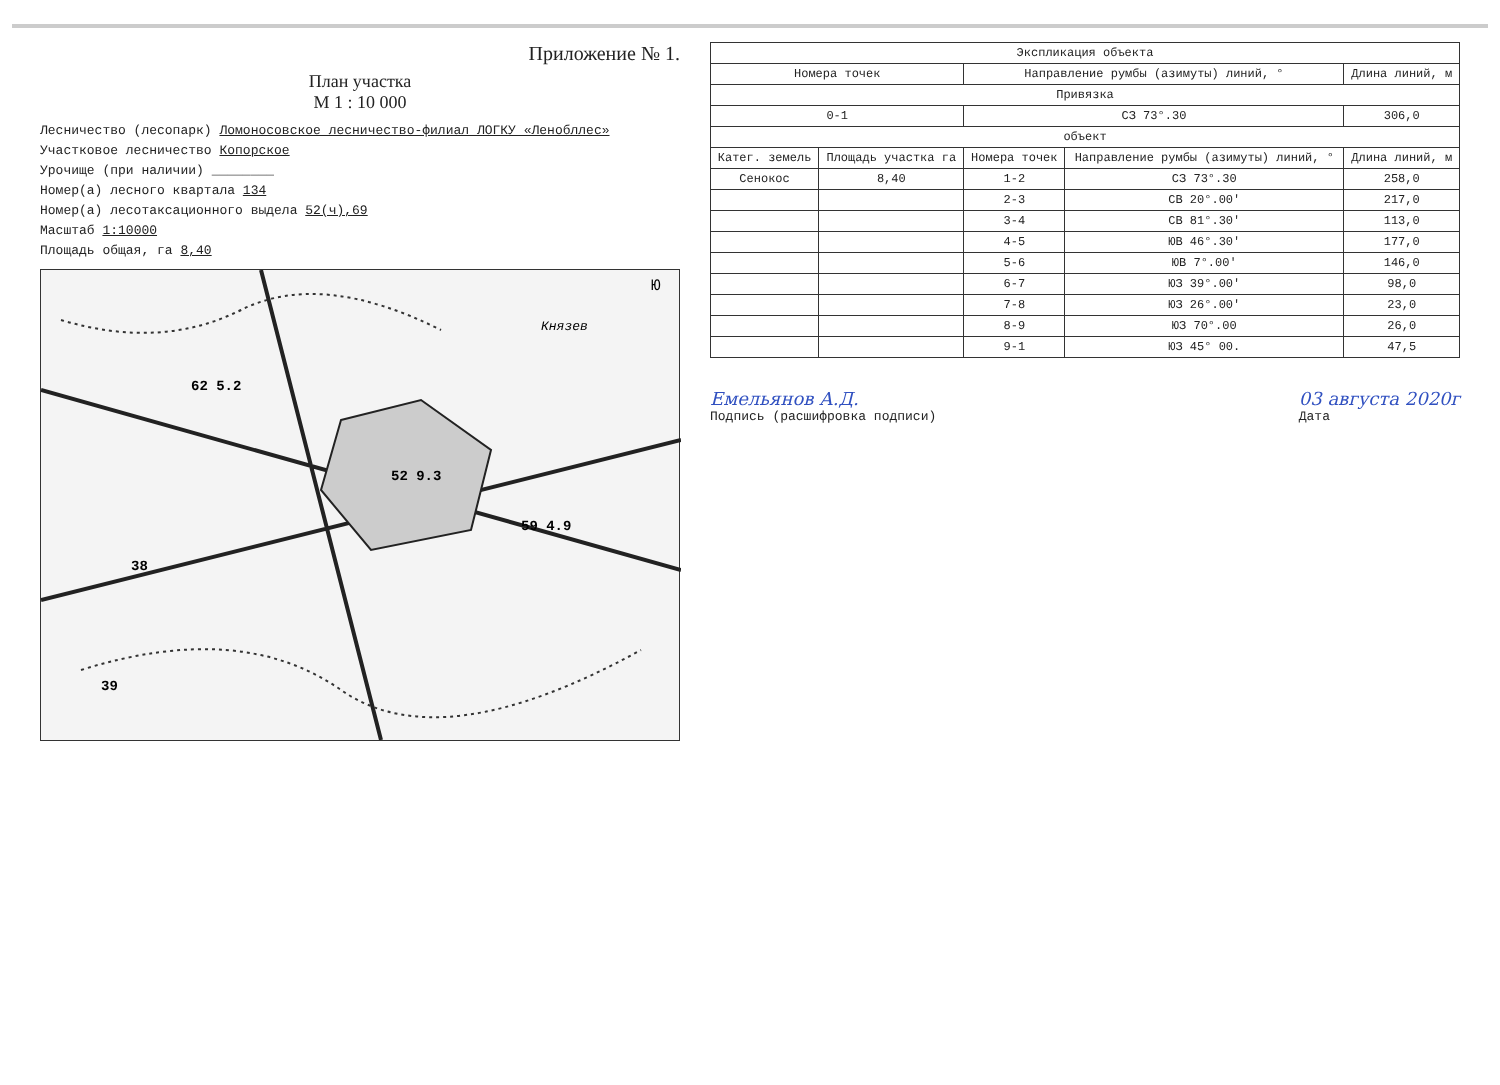Приложение № 1.
План участка
М 1 : 10 000
Лесничество (лесопарк) Ломоносовское лесничество-филиал ЛОГКУ «Ленобллес»
Участковое лесничество Копорское
Урочище (при наличии) ________
Номер(а) лесного квартала 134
Номер(а) лесотаксационного выдела 52(ч),69
Масштаб 1:10000
Площадь общая, га 8,40
52 9.3
59 4.9
62 5.2
38
39
Князев
Ю
| Экспликация объекта | | | | |
| --- | --- | --- | --- | --- |
| Номера точек | | Направление румбы (азимуты) линий, ° | | Длина линий, м |
| Привязка | | | | |
| 0-1 | | СЗ 73°.30 | | 306,0 |
| объект | | | | |
| Катег. земель | Площадь участка га | Номера точек | Направление румбы (азимуты) линий, ° | Длина линий, м |
| Сенокос | 8,40 | 1-2 | СЗ 73°.30 | 258,0 |
| | | 2-3 | СВ 20°.00' | 217,0 |
| | | 3-4 | СВ 81°.30' | 113,0 |
| | | 4-5 | ЮВ 46°.30' | 177,0 |
| | | 5-6 | ЮВ 7°.00' | 146,0 |
| | | 6-7 | ЮЗ 39°.00' | 98,0 |
| | | 7-8 | ЮЗ 26°.00' | 23,0 |
| | | 8-9 | ЮЗ 70°.00 | 26,0 |
| | | 9-1 | ЮЗ 45° 00. | 47,5 |
Емельянов А.Д.
Подпись (расшифровка подписи)
03 августа 2020г
Дата